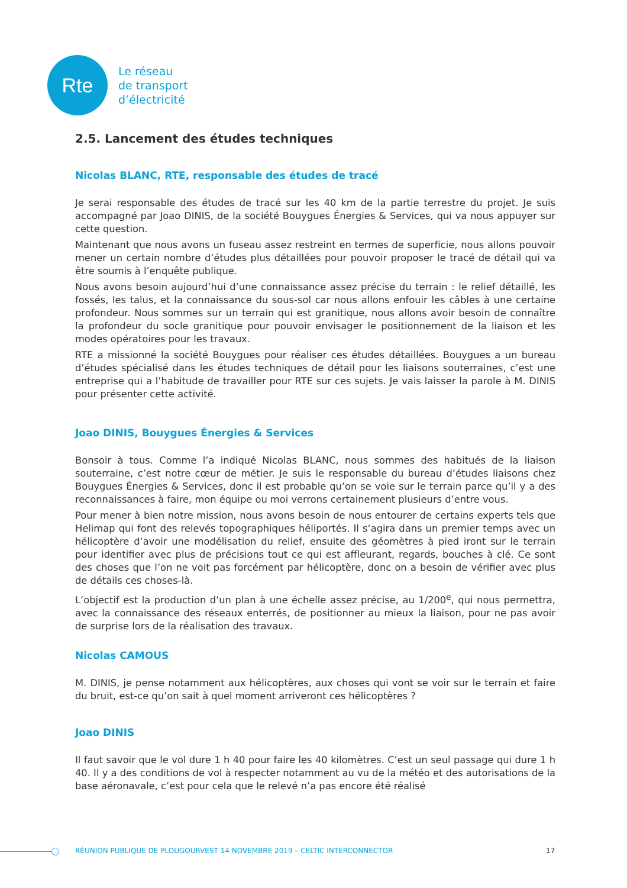Rte
Le réseau
de transport
d’électricité
2.5. Lancement des études techniques
Nicolas BLANC, RTE, responsable des études de tracé
Je serai responsable des études de tracé sur les 40 km de la partie terrestre du projet. Je suis accompagné par Joao DINIS, de la société Bouygues Énergies & Services, qui va nous appuyer sur cette question.
Maintenant que nous avons un fuseau assez restreint en termes de superficie, nous allons pouvoir mener un certain nombre d’études plus détaillées pour pouvoir proposer le tracé de détail qui va être soumis à l’enquête publique.
Nous avons besoin aujourd’hui d’une connaissance assez précise du terrain : le relief détaillé, les fossés, les talus, et la connaissance du sous-sol car nous allons enfouir les câbles à une certaine profondeur. Nous sommes sur un terrain qui est granitique, nous allons avoir besoin de connaître la profondeur du socle granitique pour pouvoir envisager le positionnement de la liaison et les modes opératoires pour les travaux.
RTE a missionné la société Bouygues pour réaliser ces études détaillées. Bouygues a un bureau d’études spécialisé dans les études techniques de détail pour les liaisons souterraines, c’est une entreprise qui a l’habitude de travailler pour RTE sur ces sujets. Je vais laisser la parole à M. DINIS pour présenter cette activité.
Joao DINIS, Bouygues Énergies & Services
Bonsoir à tous. Comme l’a indiqué Nicolas BLANC, nous sommes des habitués de la liaison souterraine, c’est notre cœur de métier. Je suis le responsable du bureau d’études liaisons chez Bouygues Énergies & Services, donc il est probable qu’on se voie sur le terrain parce qu’il y a des reconnaissances à faire, mon équipe ou moi verrons certainement plusieurs d’entre vous.
Pour mener à bien notre mission, nous avons besoin de nous entourer de certains experts tels que Helimap qui font des relevés topographiques héliportés. Il s’agira dans un premier temps avec un hélicoptère d’avoir une modélisation du relief, ensuite des géomètres à pied iront sur le terrain pour identifier avec plus de précisions tout ce qui est affleurant, regards, bouches à clé. Ce sont des choses que l’on ne voit pas forcément par hélicoptère, donc on a besoin de vérifier avec plus de détails ces choses-là.
L’objectif est la production d’un plan à une échelle assez précise, au 1/200<sup>e</sup>, qui nous permettra, avec la connaissance des réseaux enterrés, de positionner au mieux la liaison, pour ne pas avoir de surprise lors de la réalisation des travaux.
Nicolas CAMOUS
M. DINIS, je pense notamment aux hélicoptères, aux choses qui vont se voir sur le terrain et faire du bruit, est-ce qu’on sait à quel moment arriveront ces hélicoptères ?
Joao DINIS
Il faut savoir que le vol dure 1 h 40 pour faire les 40 kilomètres. C’est un seul passage qui dure 1 h 40. Il y a des conditions de vol à respecter notamment au vu de la météo et des autorisations de la base aéronavale, c’est pour cela que le relevé n’a pas encore été réalisé
RÉUNION PUBLIQUE DE PLOUGOURVEST 14 NOVEMBRE 2019 – CELTIC INTERCONNECTOR 17